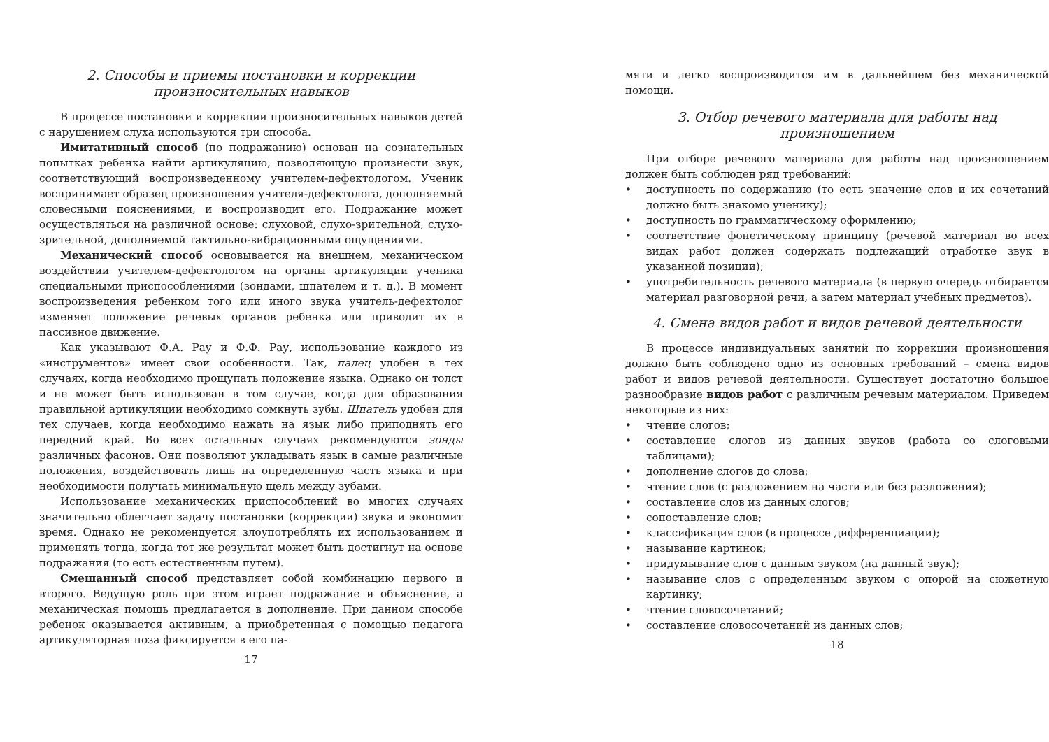2. Способы и приемы постановки и коррекции произносительных навыков
В процессе постановки и коррекции произносительных навыков детей с нарушением слуха используются три способа.
Имитативный способ (по подражанию) основан на сознательных попытках ребенка найти артикуляцию, позволяющую произнести звук, соответствующий воспроизведенному учителем-дефектологом. Ученик воспринимает образец произношения учителя-дефектолога, дополняемый словесными пояснениями, и воспроизводит его. Подражание может осуществляться на различной основе: слуховой, слухо-зрительной, слухо-зрительной, дополняемой тактильно-вибрационными ощущениями.
Механический способ основывается на внешнем, механическом воздействии учителем-дефектологом на органы артикуляции ученика специальными приспособлениями (зондами, шпателем и т. д.). В момент воспроизведения ребенком того или иного звука учитель-дефектолог изменяет положение речевых органов ребенка или приводит их в пассивное движение.
Как указывают Ф.А. Рау и Ф.Ф. Рау, использование каждого из «инструментов» имеет свои особенности. Так, палец удобен в тех случаях, когда необходимо прощупать положение языка. Однако он толст и не может быть использован в том случае, когда для образования правильной артикуляции необходимо сомкнуть зубы. Шпатель удобен для тех случаев, когда необходимо нажать на язык либо приподнять его передний край. Во всех остальных случаях рекомендуются зонды различных фасонов. Они позволяют укладывать язык в самые различные положения, воздействовать лишь на определенную часть языка и при необходимости получать минимальную щель между зубами.
Использование механических приспособлений во многих случаях значительно облегчает задачу постановки (коррекции) звука и экономит время. Однако не рекомендуется злоупотреблять их использованием и применять тогда, когда тот же результат может быть достигнут на основе подражания (то есть естественным путем).
Смешанный способ представляет собой комбинацию первого и второго. Ведущую роль при этом играет подражание и объяснение, а механическая помощь предлагается в дополнение. При данном способе ребенок оказывается активным, а приобретенная с помощью педагога артикуляторная поза фиксируется в его па-
17
мяти и легко воспроизводится им в дальнейшем без механической помощи.
3. Отбор речевого материала для работы над произношением
При отборе речевого материала для работы над произношением должен быть соблюден ряд требований:
• доступность по содержанию (то есть значение слов и их сочетаний должно быть знакомо ученику);
• доступность по грамматическому оформлению;
• соответствие фонетическому принципу (речевой материал во всех видах работ должен содержать подлежащий отработке звук в указанной позиции);
• употребительность речевого материала (в первую очередь отбирается материал разговорной речи, а затем материал учебных предметов).
4. Смена видов работ и видов речевой деятельности
В процессе индивидуальных занятий по коррекции произношения должно быть соблюдено одно из основных требований – смена видов работ и видов речевой деятельности. Существует достаточно большое разнообразие видов работ с различным речевым материалом. Приведем некоторые из них:
• чтение слогов;
• составление слогов из данных звуков (работа со слоговыми таблицами);
• дополнение слогов до слова;
• чтение слов (с разложением на части или без разложения);
• составление слов из данных слогов;
• сопоставление слов;
• классификация слов (в процессе дифференциации);
• называние картинок;
• придумывание слов с данным звуком (на данный звук);
• называние слов с определенным звуком с опорой на сюжетную картинку;
• чтение словосочетаний;
• составление словосочетаний из данных слов;
18